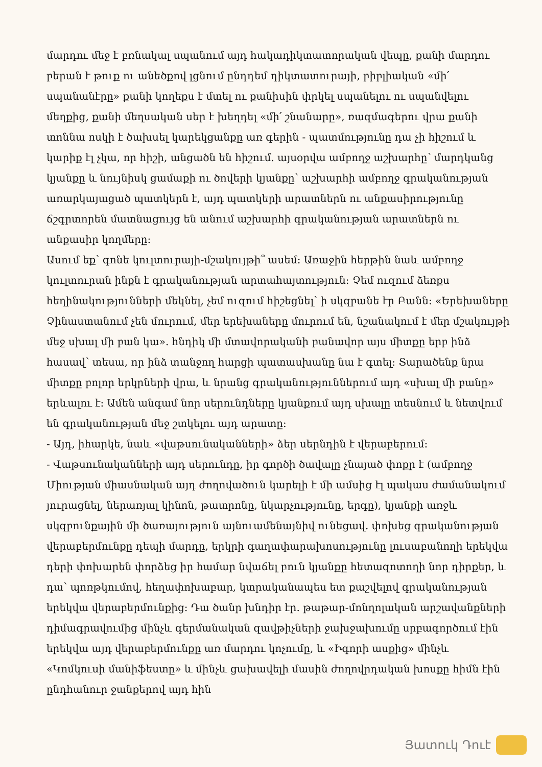մարդու մեջ է բռնակալ սպանում այդ հակադիկտատորական վեպը, քանի մարդու բերան է թուք ու անեծքով լցնում ընդդեմ դիկտատուրայի, բիբլիական «մի՛ սպանանէրը» քանի կողեքս է մտել ու քանիսին փրկել սպանելու ու սպանվելու մեղքից, քանի մեղսական սեր է խեղդել «մի՛ շնանարը», ռազմագերու վրա քանի տոննա ոսկի է ծախսել կարեկցանքը առ գերին - պատմությունը դա չի հիշում և կարիք էլ չկա, որ հիշի, անցածն են հիշում. այսօրվա ամբողջ աշխարհը՝ մարդկանց կյանքը և նույնիսկ ցամաքի ու ծովերի կյանքը՝ աշխարհի ամբողջ գրականության առարկայացած պատկերն է, այդ պատկերի արատներն ու անքասիրությունը ճշգրտորեն մատնացույց են անում աշխարհի գրականության արատներն ու անքասիր կողմերը:
Ասում եք՝ գոնե կուլտուրայի-մշակույթի՞ ասեմ: Առաջին հերթին նաև ամբողջ կուլտուրան ինքն է գրականության արտահայտություն: Չեմ ուզում ձեռքս հեղինակությունների մեկնել, չեմ ուզում հիշեցնել՝ ի սկզբանե էր Բանն: «Երեխաները Չինաստանում չեն մուրում, մեր երեխաները մուրում են, նշանակում է մեր մշակույթի մեջ սխալ մի բան կա». հնդիկ մի մտավորականի բանավոր այս միտքը երբ ինձ հասավ՝ տեսա, որ ինձ տանջող հարցի պատասխանը նա է գտել: Տարածենք նրա միտքը բոլոր երկրների վրա, և նրանց գրականություններում այդ «սխալ մի բանը» երևալու է: Ամեն անգամ նոր սերունդները կյանքում այդ սխալը տեսնում և նետվում են գրականության մեջ շտկելու այդ արատը:
- Այդ, իհարկե, նաև «վաթսունականների» ձեր սերնդին է վերաբերում:
- Վաթսունականների այդ սերունդը, իր գործի ծավալը չնայած փոքր է (ամբողջ Միության միասնական այդ ժողովածուն կարելի է մի ամսից էլ պակաս ժամանակում յուրացնել, ներառյալ կինոն, թատրոնը, նկարչությունը, երգը), կյանքի առջև սկզբունքային մի ծառայություն այնուամենայնիվ ունեցավ. փոխեց գրականության վերաբերմունքը դեպի մարդը, երկրի գաղափարախոսությունը լուսաբանողի երեկվա դերի փոխարեն փորձեց իր համար նվաճել բուն կյանքը հետազոտողի նոր դիրքեր, և դա՝ պոռթկումով, հեղափոխաբար, կտրականապես ետ քաշվելով գրականության երեկվա վերաբերմունքից: Դա ծանր խնդիր էր. թաթար-մոնղոլական արշավանքների դիմագրավումից մինչև գերմանական զավթիչների ջախջախումը սրբագործում էին երեկվա այդ վերաբերմունքը առ մարդու կոչումը, և «Իգորի ասքից» մինչև «Կոմկուսի մանիֆեստը» և մինչև ցախավելի մասին ժողովրդական խոսքը հիմն էին ընդհանուր ջանքերով այդ հին
Յատուկ Դուէ